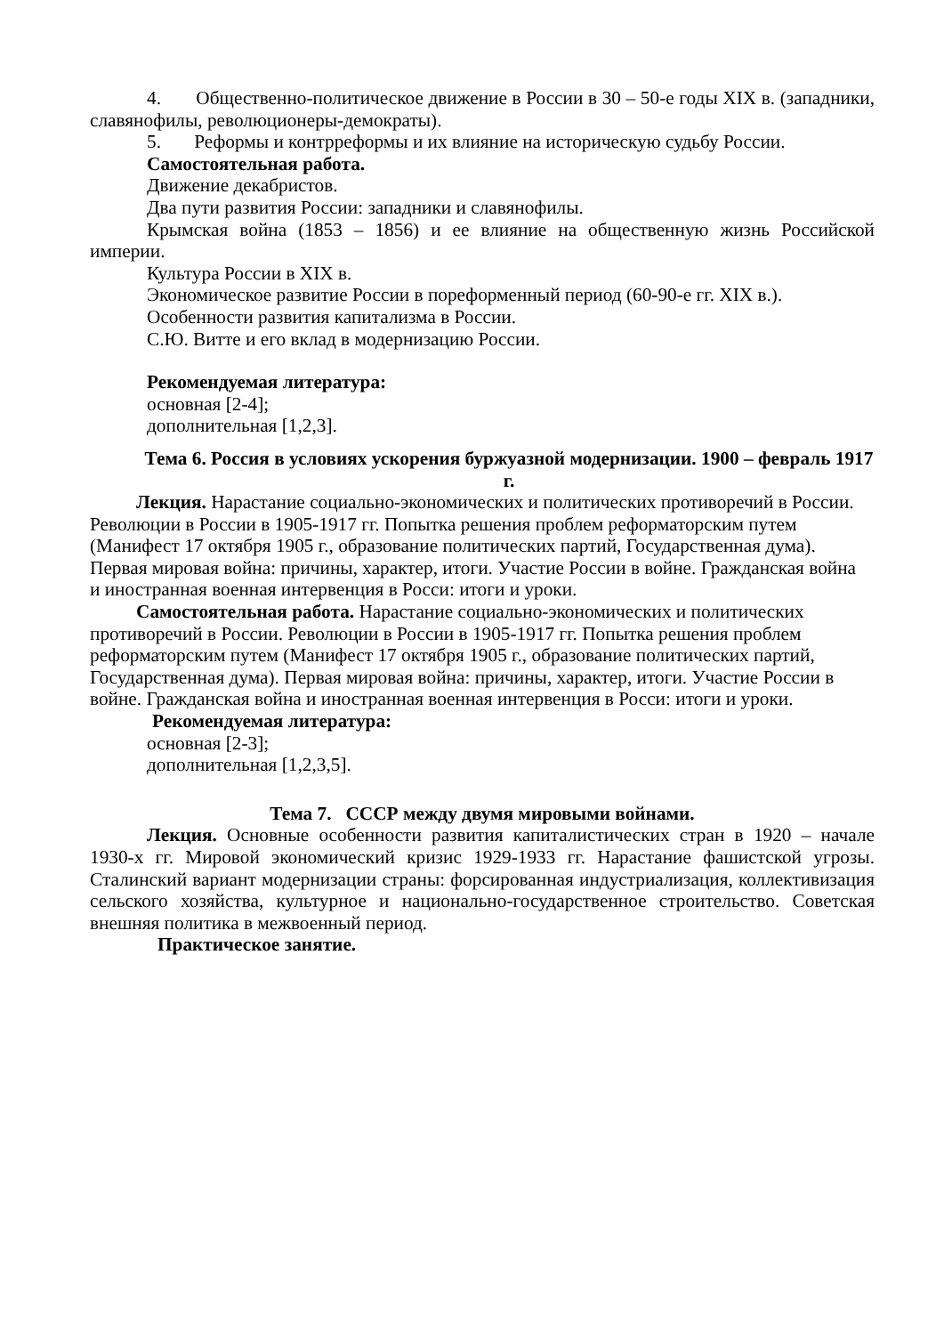4. Общественно-политическое движение в России в 30 – 50-е годы XIX в. (западники, славянофилы, революционеры-демократы).
5. Реформы и контрреформы и их влияние на историческую судьбу России.
Самостоятельная работа.
Движение декабристов.
Два пути развития России: западники и славянофилы.
Крымская война (1853 – 1856) и ее влияние на общественную жизнь Российской империи.
Культура России в XIX в.
Экономическое развитие России в пореформенный период (60-90-е гг. XIX в.).
Особенности развития капитализма в России.
С.Ю. Витте и его вклад в модернизацию России.
Рекомендуемая литература:
основная [2-4];
дополнительная [1,2,3].
Тема 6. Россия в условиях ускорения буржуазной модернизации. 1900 – февраль 1917 г.
Лекция. Нарастание социально-экономических и политических противоречий в России. Революции в России в 1905-1917 гг. Попытка решения проблем реформаторским путем (Манифест 17 октября 1905 г., образование политических партий, Государственная дума). Первая мировая война: причины, характер, итоги. Участие России в войне. Гражданская война и иностранная военная интервенция в Росси: итоги и уроки.
Самостоятельная работа. Нарастание социально-экономических и политических противоречий в России. Революции в России в 1905-1917 гг. Попытка решения проблем реформаторским путем (Манифест 17 октября 1905 г., образование политических партий, Государственная дума). Первая мировая война: причины, характер, итоги. Участие России в войне. Гражданская война и иностранная военная интервенция в Росси: итоги и уроки.
Рекомендуемая литература:
основная [2-3];
дополнительная [1,2,3,5].
Тема 7. СССР между двумя мировыми войнами.
Лекция. Основные особенности развития капиталистических стран в 1920 – начале 1930-х гг. Мировой экономический кризис 1929-1933 гг. Нарастание фашистской угрозы. Сталинский вариант модернизации страны: форсированная индустриализация, коллективизация сельского хозяйства, культурное и национально-государственное строительство. Советская внешняя политика в межвоенный период.
Практическое занятие.